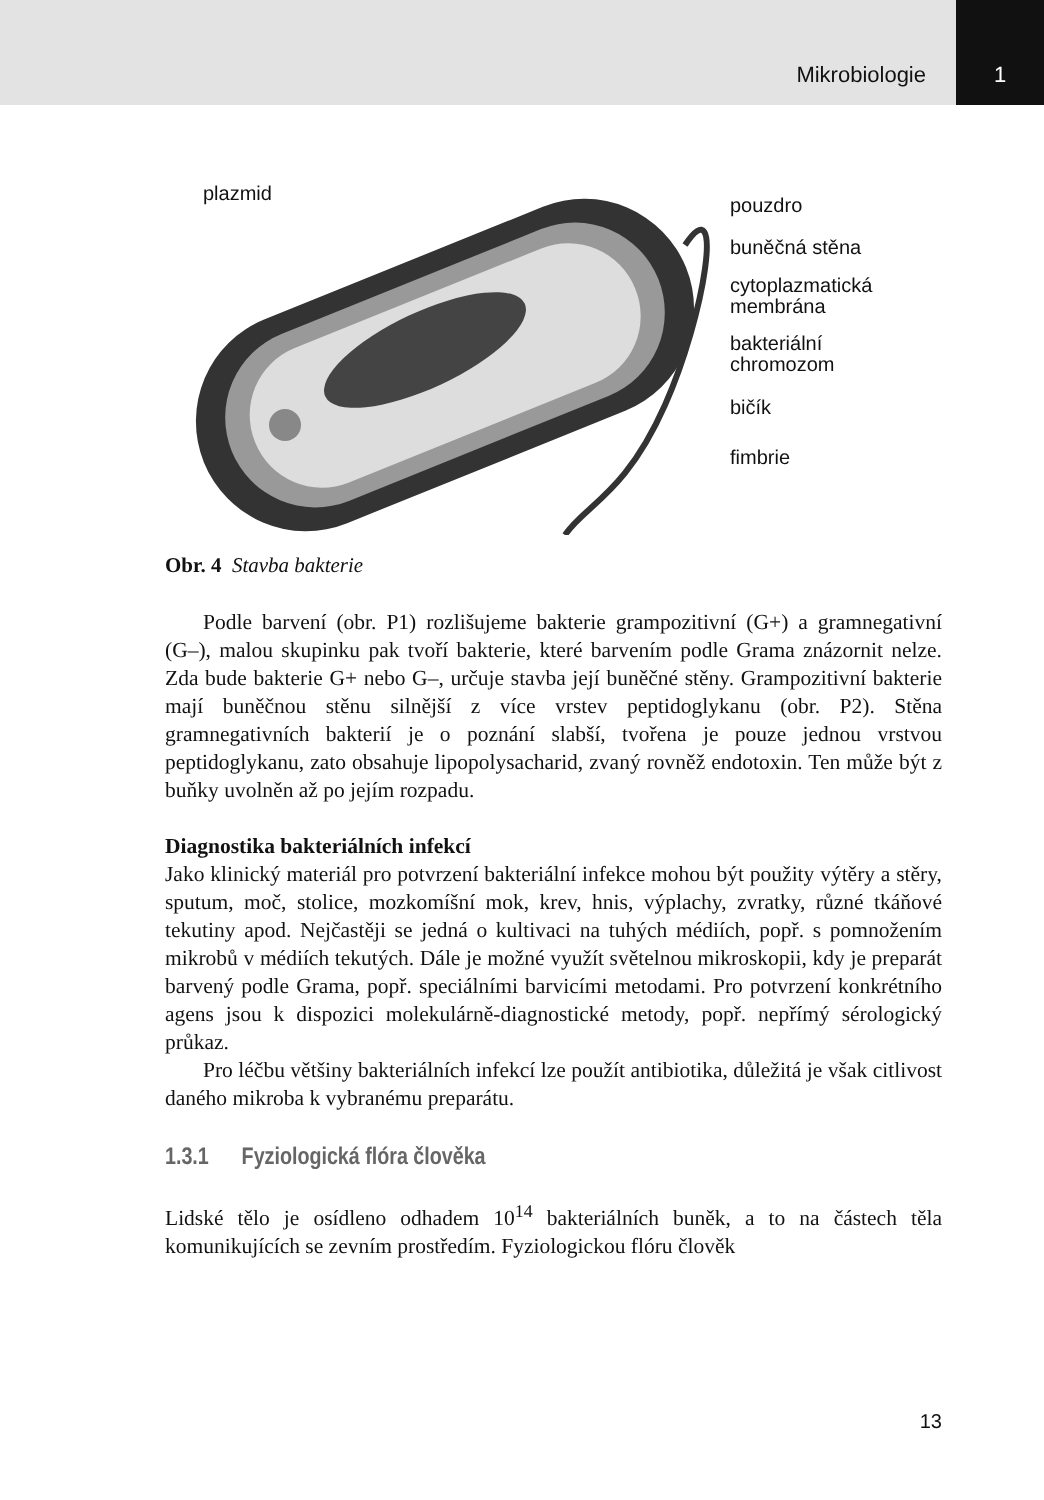Mikrobiologie
1
plazmid
pouzdro
buněčná stěna
cytoplazmatická
membrána
bakteriální
chromozom
bičík
fimbrie
Obr. 4 Stavba bakterie
Podle barvení (obr. P1) rozlišujeme bakterie grampozitivní (G+) a gramnegativní (G–), malou skupinku pak tvoří bakterie, které barvením podle Grama znázornit nelze. Zda bude bakterie G+ nebo G–, určuje stavba její buněčné stěny. Grampozitivní bakterie mají buněčnou stěnu silnější z více vrstev peptidoglykanu (obr. P2). Stěna gramnegativních bakterií je o poznání slabší, tvořena je pouze jednou vrstvou peptidoglykanu, zato obsahuje lipopolysacharid, zvaný rovněž endotoxin. Ten může být z buňky uvolněn až po jejím rozpadu.
Diagnostika bakteriálních infekcí
Jako klinický materiál pro potvrzení bakteriální infekce mohou být použity výtěry a stěry, sputum, moč, stolice, mozkomíšní mok, krev, hnis, výplachy, zvratky, různé tkáňové tekutiny apod. Nejčastěji se jedná o kultivaci na tuhých médiích, popř. s pomnožením mikrobů v médiích tekutých. Dále je možné využít světelnou mikroskopii, kdy je preparát barvený podle Grama, popř. speciálními barvicími metodami. Pro potvrzení konkrétního agens jsou k dispozici molekulárně-diagnostické metody, popř. nepřímý sérologický průkaz.
Pro léčbu většiny bakteriálních infekcí lze použít antibiotika, důležitá je však citlivost daného mikroba k vybranému preparátu.
1.3.1 Fyziologická flóra člověka
Lidské tělo je osídleno odhadem 10<sup>14</sup> bakteriálních buněk, a to na částech těla komunikujících se zevním prostředím. Fyziologickou flóru člověk
13